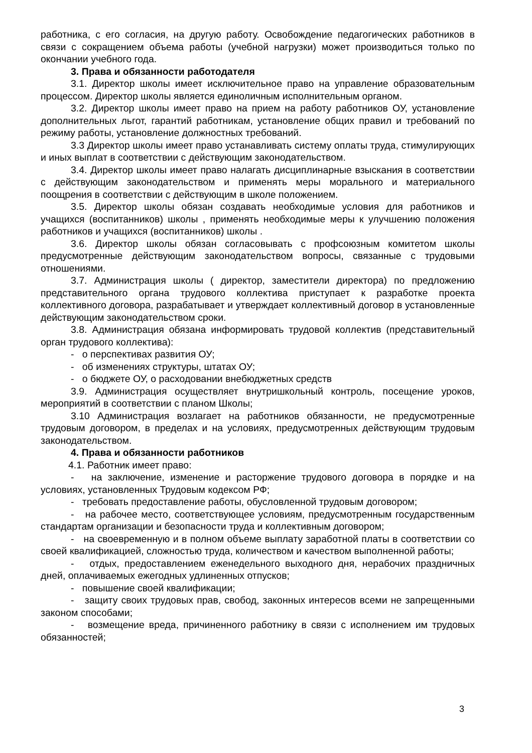работника, с его согласия, на другую работу. Освобождение педагогических работников в связи с сокращением объема работы (учебной нагрузки) может производиться только по окончании учебного года.
3. Права и обязанности работодателя
3.1. Директор школы имеет исключительное право на управление образовательным процессом. Директор школы является единоличным исполнительным органом.
3.2. Директор школы имеет право на прием на работу работников ОУ, установление дополнительных льгот, гарантий работникам, установление общих правил и требований по режиму работы, установление должностных требований.
3.3 Директор школы имеет право устанавливать систему оплаты труда, стимулирующих и иных выплат в соответствии с действующим законодательством.
3.4. Директор школы имеет право налагать дисциплинарные взыскания в соответствии с действующим законодательством и применять меры морального и материального поощрения в соответствии с действующим в школе положением.
3.5. Директор школы обязан создавать необходимые условия для работников и учащихся (воспитанников) школы , применять необходимые меры к улучшению положения работников и учащихся (воспитанников) школы .
3.6. Директор школы обязан согласовывать с профсоюзным комитетом школы предусмотренные действующим законодательством вопросы, связанные с трудовыми отношениями.
3.7. Администрация школы ( директор, заместители директора) по предложению представительного органа трудового коллектива приступает к разработке проекта коллективного договора, разрабатывает и утверждает коллективный договор в установленные действующим законодательством сроки.
3.8. Администрация обязана информировать трудовой коллектив (представительный орган трудового коллектива):
- о перспективах развития ОУ;
- об изменениях структуры, штатах ОУ;
- о бюджете ОУ, о расходовании внебюджетных средств
3.9. Администрация осуществляет внутришкольный контроль, посещение уроков, мероприятий в соответствии с планом Школы;
3.10 Администрация возлагает на работников обязанности, не предусмотренные трудовым договором, в пределах и на условиях, предусмотренных действующим трудовым законодательством.
4. Права и обязанности работников
4.1. Работник имеет право:
- на заключение, изменение и расторжение трудового договора в порядке и на условиях, установленных Трудовым кодексом РФ;
- требовать предоставление работы, обусловленной трудовым договором;
- на рабочее место, соответствующее условиям, предусмотренным государственным стандартам организации и безопасности труда и коллективным договором;
- на своевременную и в полном объеме выплату заработной платы в соответствии со своей квалификацией, сложностью труда, количеством и качеством выполненной работы;
- отдых, предоставлением еженедельного выходного дня, нерабочих праздничных дней, оплачиваемых ежегодных удлиненных отпусков;
- повышение своей квалификации;
- защиту своих трудовых прав, свобод, законных интересов всеми не запрещенными законом способами;
- возмещение вреда, причиненного работнику в связи с исполнением им трудовых обязанностей;
3